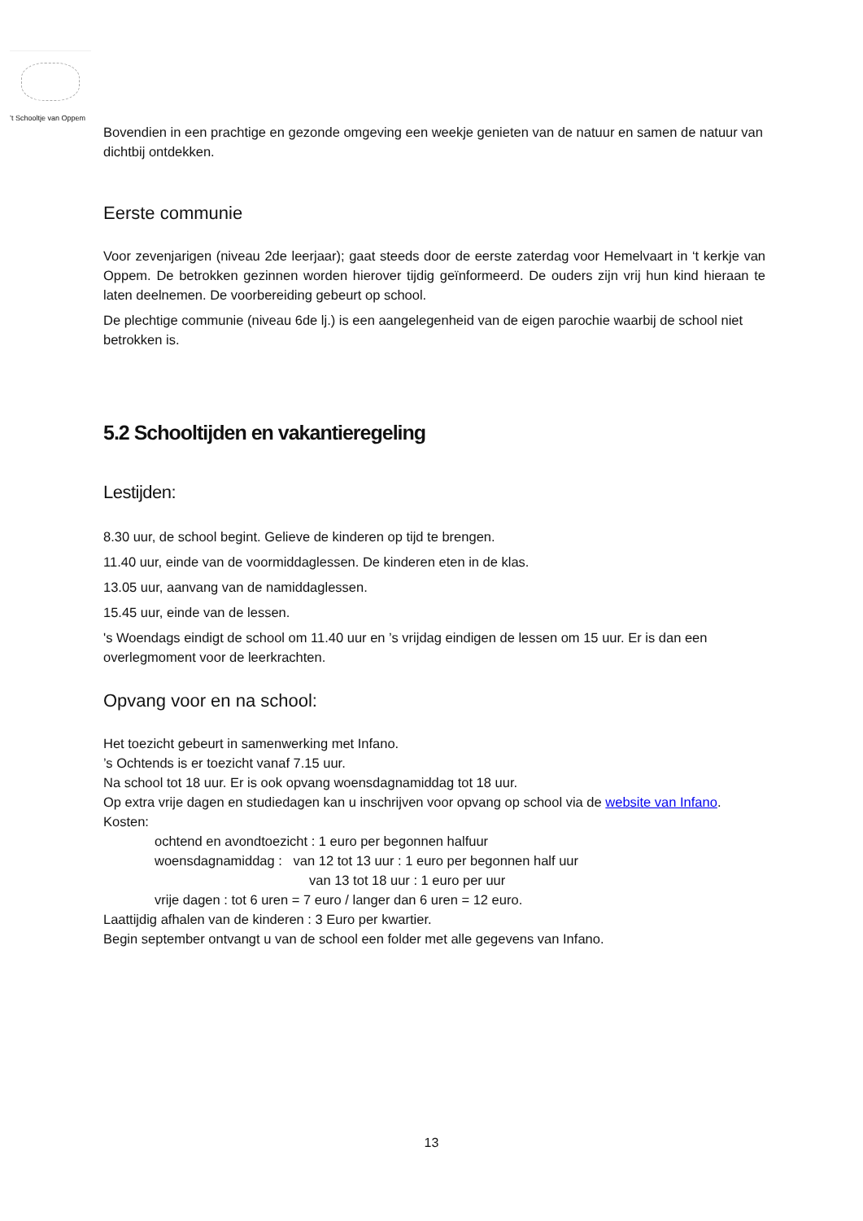’t Schooltje van Oppem
Bovendien in een prachtige en gezonde omgeving een weekje genieten van de natuur en samen de natuur van dichtbij ontdekken.
Eerste communie
Voor zevenjarigen (niveau 2de leerjaar); gaat steeds door de eerste zaterdag voor Hemelvaart in ‘t kerkje van Oppem. De betrokken gezinnen worden hierover tijdig geïnformeerd. De ouders zijn vrij hun kind hieraan te laten deelnemen. De voorbereiding gebeurt op school.
De plechtige communie (niveau 6de lj.) is een aangelegenheid van de eigen parochie waarbij de school niet betrokken is.
5.2 Schooltijden en vakantieregeling
Lestijden:
8.30 uur, de school begint. Gelieve de kinderen op tijd te brengen.
11.40 uur, einde van de voormiddaglessen. De kinderen eten in de klas.
13.05 uur, aanvang van de namiddaglessen.
15.45 uur, einde van de lessen.
's Woendags eindigt de school om 11.40 uur en ’s vrijdag eindigen de lessen om 15 uur. Er is dan een overlegmoment voor de leerkrachten.
Opvang voor en na school:
Het toezicht gebeurt in samenwerking met Infano.
’s Ochtends is er toezicht vanaf 7.15 uur.
Na school tot 18 uur. Er is ook opvang woensdagnamiddag tot 18 uur.
Op extra vrije dagen en studiedagen kan u inschrijven voor opvang op school via de website van Infano.
Kosten:
ochtend en avondtoezicht : 1 euro per begonnen halfuur
woensdagnamiddag : van 12 tot 13 uur : 1 euro per begonnen half uur
van 13 tot 18 uur : 1 euro per uur
vrije dagen : tot 6 uren = 7 euro / langer dan 6 uren = 12 euro.
Laattijdig afhalen van de kinderen : 3 Euro per kwartier.
Begin september ontvangt u van de school een folder met alle gegevens van Infano.
13